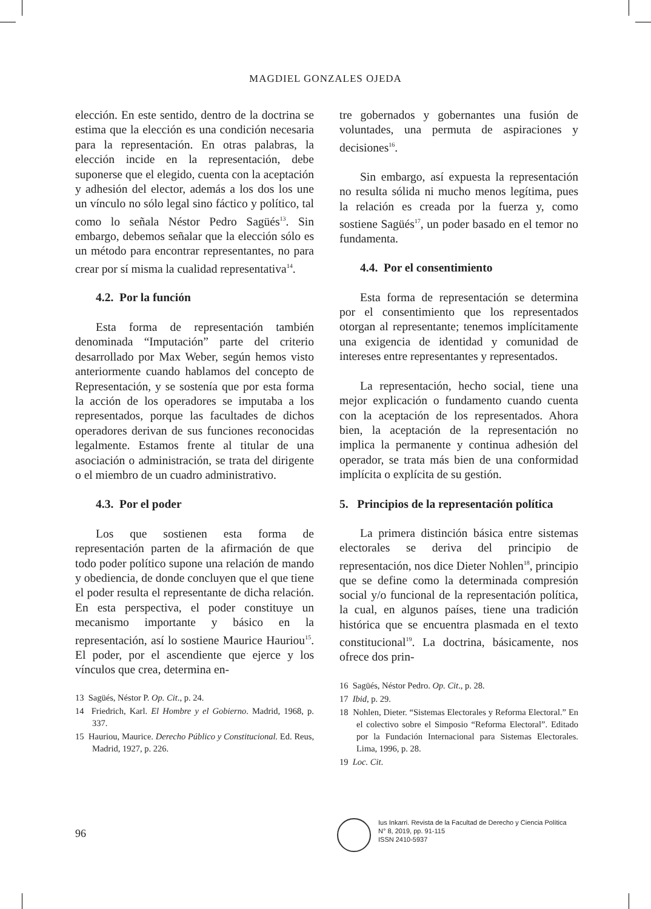MAGDIEL GONZALES OJEDA
elección. En este sentido, dentro de la doctrina se estima que la elección es una condición necesaria para la representación. En otras palabras, la elección incide en la representación, debe suponerse que el elegido, cuenta con la aceptación y adhesión del elector, además a los dos los une un vínculo no sólo legal sino fáctico y político, tal como lo señala Néstor Pedro Sagüés<sup>13</sup>. Sin embargo, debemos señalar que la elección sólo es un método para encontrar representantes, no para crear por sí misma la cualidad representativa<sup>14</sup>.
4.2. Por la función
Esta forma de representación también denominada “Imputación” parte del criterio desarrollado por Max Weber, según hemos visto anteriormente cuando hablamos del concepto de Representación, y se sostenía que por esta forma la acción de los operadores se imputaba a los representados, porque las facultades de dichos operadores derivan de sus funciones reconocidas legalmente. Estamos frente al titular de una asociación o administración, se trata del dirigente o el miembro de un cuadro administrativo.
4.3. Por el poder
Los que sostienen esta forma de representación parten de la afirmación de que todo poder político supone una relación de mando y obediencia, de donde concluyen que el que tiene el poder resulta el representante de dicha relación. En esta perspectiva, el poder constituye un mecanismo importante y básico en la representación, así lo sostiene Maurice Hauriou<sup>15</sup>. El poder, por el ascendiente que ejerce y los vínculos que crea, determina en-
13 Sagüés, Néstor P. Op. Cit., p. 24.
14 Friedrich, Karl. El Hombre y el Gobierno. Madrid, 1968, p. 337.
15 Hauriou, Maurice. Derecho Público y Constitucional. Ed. Reus, Madrid, 1927, p. 226.
tre gobernados y gobernantes una fusión de voluntades, una permuta de aspiraciones y decisiones<sup>16</sup>.
Sin embargo, así expuesta la representación no resulta sólida ni mucho menos legítima, pues la relación es creada por la fuerza y, como sostiene Sagüés<sup>17</sup>, un poder basado en el temor no fundamenta.
4.4. Por el consentimiento
Esta forma de representación se determina por el consentimiento que los representados otorgan al representante; tenemos implícitamente una exigencia de identidad y comunidad de intereses entre representantes y representados.
La representación, hecho social, tiene una mejor explicación o fundamento cuando cuenta con la aceptación de los representados. Ahora bien, la aceptación de la representación no implica la permanente y continua adhesión del operador, se trata más bien de una conformidad implícita o explícita de su gestión.
5. Principios de la representación política
La primera distinción básica entre sistemas electorales se deriva del principio de representación, nos dice Dieter Nohlen<sup>18</sup>, principio que se define como la determinada compresión social y/o funcional de la representación política, la cual, en algunos países, tiene una tradición histórica que se encuentra plasmada en el texto constitucional<sup>19</sup>. La doctrina, básicamente, nos ofrece dos prin-
16 Sagüés, Néstor Pedro. Op. Cit., p. 28.
17 Ibid, p. 29.
18 Nohlen, Dieter. “Sistemas Electorales y Reforma Electoral.” En el colectivo sobre el Simposio “Reforma Electoral”. Editado por la Fundación Internacional para Sistemas Electorales. Lima, 1996, p. 28.
19 Loc. Cit.
96
Ius Inkarri. Revista de la Facultad de Derecho y Ciencia Política
N° 8, 2019, pp. 91-115
ISSN 2410-5937